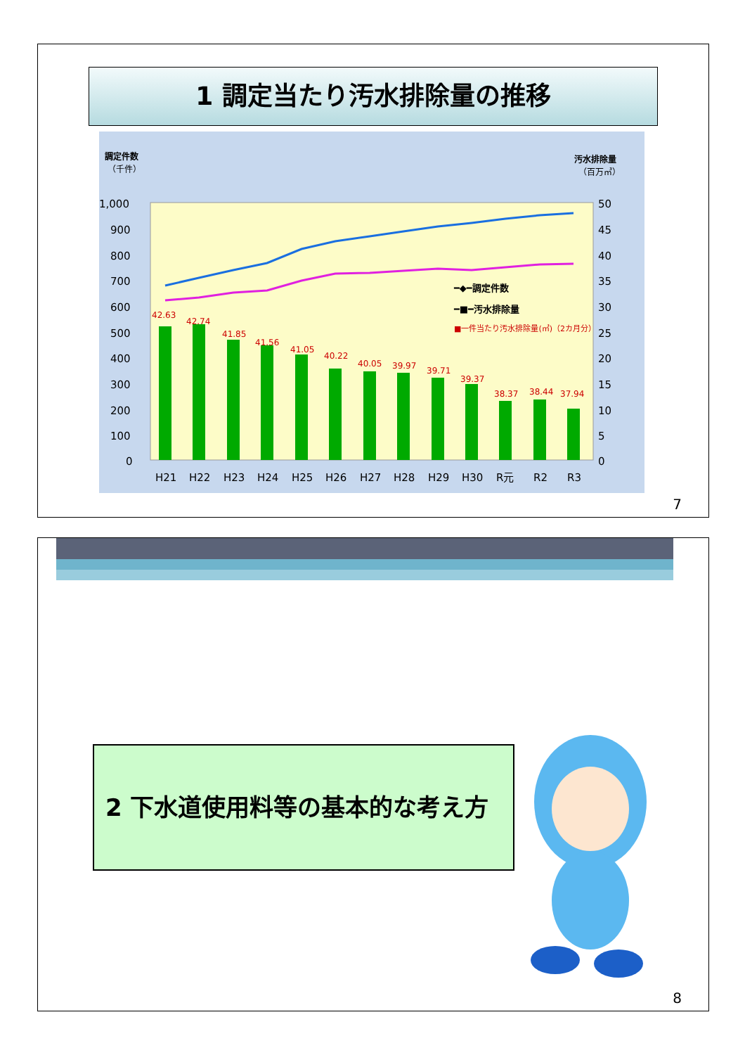1 調定当たり汚水排除量の推移
調定件数
（千件）
汚水排除量
（百万㎥）
1,000
900
800
700
600
500
400
300
200
100
0
50
45
40
35
30
25
20
15
10
5
0
42.63
42.74
41.85
41.56
41.05
40.22
40.05
39.97
39.71
39.37
38.37
38.44
37.94
━◆━調定件数
━■━汚水排除量
■一件当たり汚水排除量(㎥)（2カ月分）
H21
H22
H23
H24
H25
H26
H27
H28
H29
H30
R元
R2
R3
7
2 下水道使用料等の基本的な考え方
8